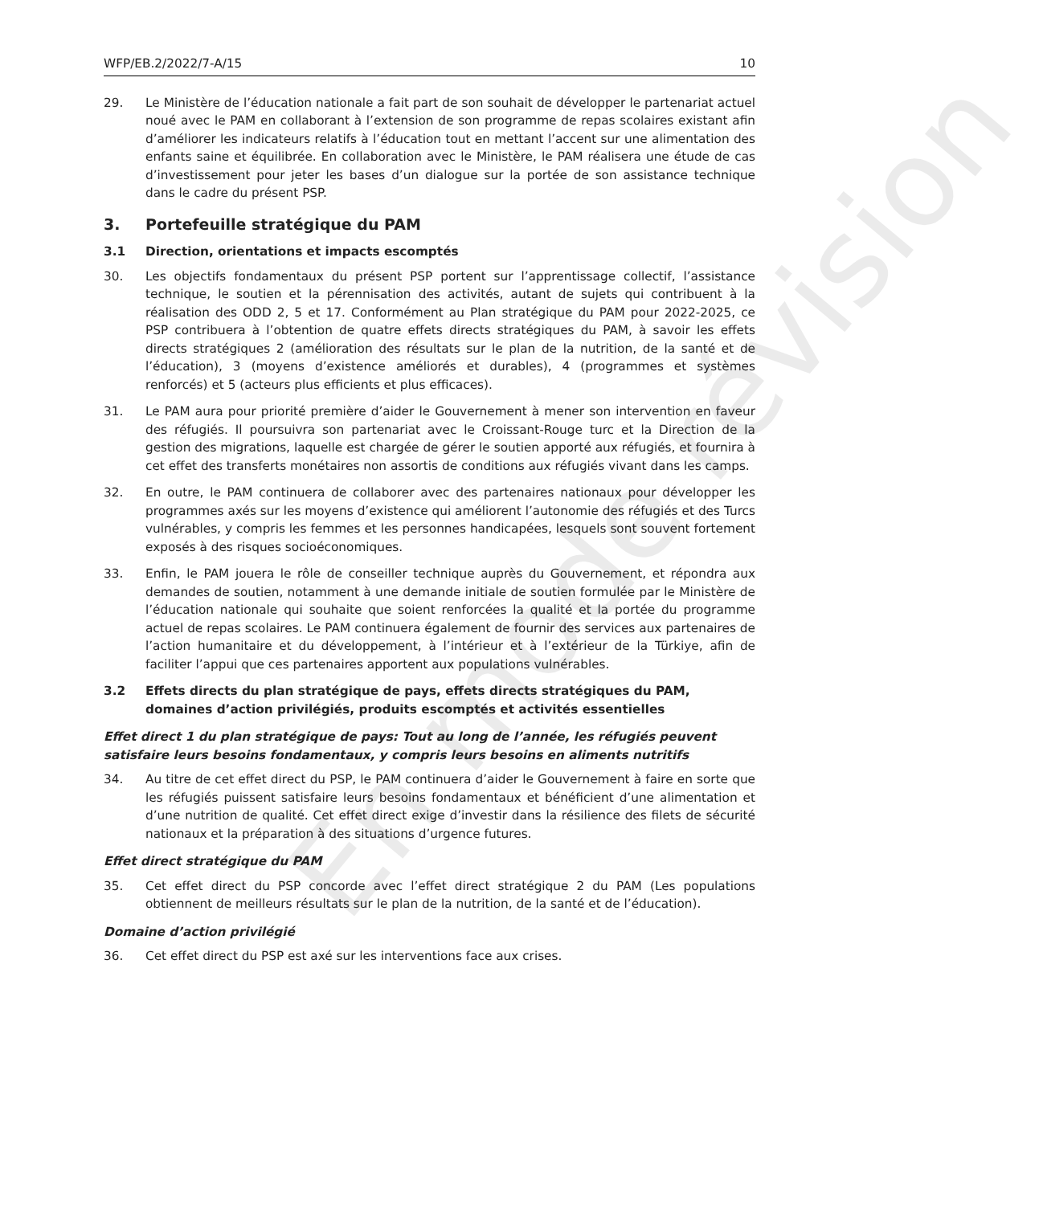En mode révision
WFP/EB.2/2022/7-A/15 10
29. Le Ministère de l’éducation nationale a fait part de son souhait de développer le partenariat actuel noué avec le PAM en collaborant à l’extension de son programme de repas scolaires existant afin d’améliorer les indicateurs relatifs à l’éducation tout en mettant l’accent sur une alimentation des enfants saine et équilibrée. En collaboration avec le Ministère, le PAM réalisera une étude de cas d’investissement pour jeter les bases d’un dialogue sur la portée de son assistance technique dans le cadre du présent PSP.
3. Portefeuille stratégique du PAM
3.1 Direction, orientations et impacts escomptés
30. Les objectifs fondamentaux du présent PSP portent sur l’apprentissage collectif, l’assistance technique, le soutien et la pérennisation des activités, autant de sujets qui contribuent à la réalisation des ODD 2, 5 et 17. Conformément au Plan stratégique du PAM pour 2022-2025, ce PSP contribuera à l’obtention de quatre effets directs stratégiques du PAM, à savoir les effets directs stratégiques 2 (amélioration des résultats sur le plan de la nutrition, de la santé et de l’éducation), 3 (moyens d’existence améliorés et durables), 4 (programmes et systèmes renforcés) et 5 (acteurs plus efficients et plus efficaces).
31. Le PAM aura pour priorité première d’aider le Gouvernement à mener son intervention en faveur des réfugiés. Il poursuivra son partenariat avec le Croissant-Rouge turc et la Direction de la gestion des migrations, laquelle est chargée de gérer le soutien apporté aux réfugiés, et fournira à cet effet des transferts monétaires non assortis de conditions aux réfugiés vivant dans les camps.
32. En outre, le PAM continuera de collaborer avec des partenaires nationaux pour développer les programmes axés sur les moyens d’existence qui améliorent l’autonomie des réfugiés et des Turcs vulnérables, y compris les femmes et les personnes handicapées, lesquels sont souvent fortement exposés à des risques socioéconomiques.
33. Enfin, le PAM jouera le rôle de conseiller technique auprès du Gouvernement, et répondra aux demandes de soutien, notamment à une demande initiale de soutien formulée par le Ministère de l’éducation nationale qui souhaite que soient renforcées la qualité et la portée du programme actuel de repas scolaires. Le PAM continuera également de fournir des services aux partenaires de l’action humanitaire et du développement, à l’intérieur et à l’extérieur de la Türkiye, afin de faciliter l’appui que ces partenaires apportent aux populations vulnérables.
3.2 Effets directs du plan stratégique de pays, effets directs stratégiques du PAM, domaines d’action privilégiés, produits escomptés et activités essentielles
Effet direct 1 du plan stratégique de pays: Tout au long de l’année, les réfugiés peuvent satisfaire leurs besoins fondamentaux, y compris leurs besoins en aliments nutritifs
34. Au titre de cet effet direct du PSP, le PAM continuera d’aider le Gouvernement à faire en sorte que les réfugiés puissent satisfaire leurs besoins fondamentaux et bénéficient d’une alimentation et d’une nutrition de qualité. Cet effet direct exige d’investir dans la résilience des filets de sécurité nationaux et la préparation à des situations d’urgence futures.
Effet direct stratégique du PAM
35. Cet effet direct du PSP concorde avec l’effet direct stratégique 2 du PAM (Les populations obtiennent de meilleurs résultats sur le plan de la nutrition, de la santé et de l’éducation).
Domaine d’action privilégié
36. Cet effet direct du PSP est axé sur les interventions face aux crises.